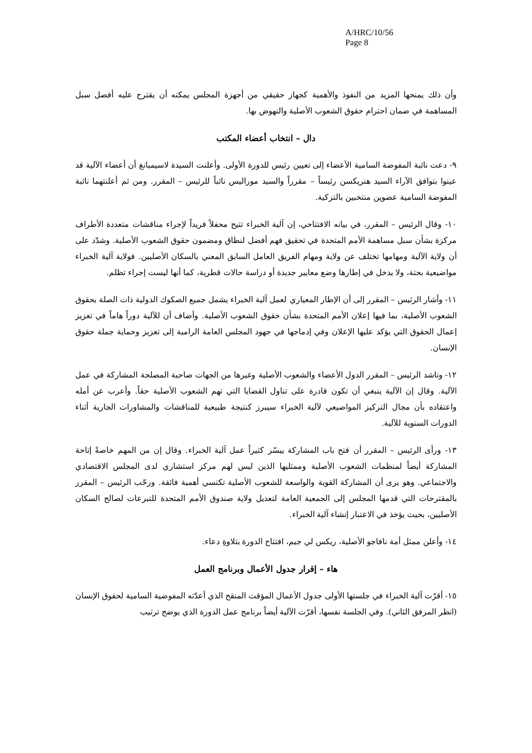A/HRC/10/56
Page 8
وأن ذلك يمنحها المزيد من النفوذ والأهمية كجهاز حقيقي من أجهزة المجلس يمكنه أن يقترح عليه أفضل سبل المساهمة في ضمان احترام حقوق الشعوب الأصلية والنهوض بها.
دال – انتخاب أعضاء المكتب
٩- دعت نائبة المفوضة السامية الأعضاء إلى تعيين رئيس للدورة الأولى. وأعلنت السيدة لاسيمبانغ أن أعضاء الآلية قد عينوا بتوافق الآراء السيد هنريكسن رئيساً – مقرراً والسيد موراليس نائباً للرئيس – المقرر. ومن ثم أعلنتهما نائبة المفوضة السامية عضوين منتخبين بالتزكية.
١٠- وقال الرئيس – المقرر، في بيانه الافتتاحي، إن آلية الخبراء تتيح محفلاً فريداً لإجراء مناقشات متعددة الأطراف مركزة بشأن سبل مساهمة الأمم المتحدة في تحقيق فهم أفضل لنطاق ومضمون حقوق الشعوب الأصلية. وشدّد على أن ولاية الآلية ومهامها تختلف عن ولاية ومهام الفريق العامل السابق المعني بالسكان الأصليين. فولاية آلية الخبراء مواضيعية بحتة، ولا يدخل في إطارها وضع معايير جديدة أو دراسة حالات قطرية، كما أنها ليست إجراء تظلم.
١١- وأشار الرئيس – المقرر إلى أن الإطار المعياري لعمل آلية الخبراء يشمل جميع الصكوك الدولية ذات الصلة بحقوق الشعوب الأصلية، بما فيها إعلان الأمم المتحدة بشأن حقوق الشعوب الأصلية. وأضاف أن للآلية دوراً هاماً في تعزيز إعمال الحقوق التي يؤكد عليها الإعلان وفي إدماجها في جهود المجلس العامة الرامية إلى تعزيز وحماية جملة حقوق الإنسان.
١٢- وناشد الرئيس – المقرر الدول الأعضاء والشعوب الأصلية وغيرها من الجهات صاحبة المصلحة المشاركة في عمل الآلية. وقال إن الآلية ينبغي أن تكون قادرة على تناول القضايا التي تهم الشعوب الأصلية حقاً. وأعرب عن أمله واعتقاده بأن مجال التركيز المواضيعي لآلية الخبراء سيبرز كنتيجة طبيعية للمناقشات والمشاورات الجارية أثناء الدورات السنوية للآلية.
١٣- ورأى الرئيس – المقرر أن فتح باب المشاركة ييسّر كثيراً عمل آلية الخبراء. وقال إن من المهم خاصةً إتاحة المشاركة أيضاً لمنظمات الشعوب الأصلية وممثليها الذين ليس لهم مركز استشاري لدى المجلس الاقتصادي والاجتماعي. وهو يرى أن المشاركة القوية والواسعة للشعوب الأصلية تكتسي أهمية فائقة. ورحّب الرئيس – المقرر بالمقترحات التي قدمها المجلس إلى الجمعية العامة لتعديل ولاية صندوق الأمم المتحدة للتبرعات لصالح السكان الأصليين، بحيث يؤخذ في الاعتبار إنشاء آلية الخبراء.
١٤- وأعلن ممثل أمة نافاجو الأصلية، ريكس لي جيم، افتتاح الدورة بتلاوةِ دعاء.
هاء – إقرار جدول الأعمال وبرنامج العمل
١٥- أقرّت آلية الخبراء في جلستها الأولى جدول الأعمال المؤقت المنقح الذي أعدّته المفوضية السامية لحقوق الإنسان (انظر المرفق الثاني). وفي الجلسة نفسها، أقرّت الآلية أيضاً برنامج عمل الدورة الذي يوضح ترتيب